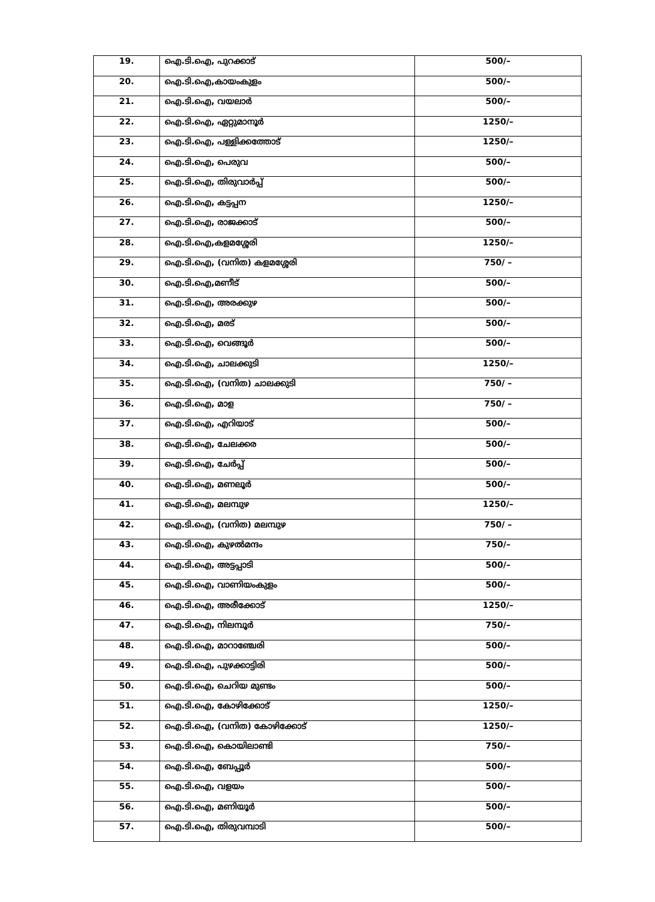| 19. | ഐ.ടി.ഐ, പുറക്കാട് | 500/– |
| 20. | ഐ.ടി.ഐ,കായംകുളം | 500/– |
| 21. | ഐ.ടി.ഐ, വയലാർ | 500/– |
| 22. | ഐ.ടി.ഐ, ഏറ്റുമാനൂർ | 1250/– |
| 23. | ഐ.ടി.ഐ, പള്ളിക്കത്തോട് | 1250/– |
| 24. | ഐ.ടി.ഐ, പെരുവ | 500/– |
| 25. | ഐ.ടി.ഐ, തിരുവാർപ്പ് | 500/– |
| 26. | ഐ.ടി.ഐ, കട്ടപ്പന | 1250/– |
| 27. | ഐ.ടി.ഐ, രാജക്കാട് | 500/– |
| 28. | ഐ.ടി.ഐ,കളമശ്ശേരി | 1250/– |
| 29. | ഐ.ടി.ഐ, (വനിത) കളമശ്ശേരി | 750/ – |
| 30. | ഐ.ടി.ഐ,മണീട് | 500/– |
| 31. | ഐ.ടി.ഐ, അരക്കുഴ | 500/– |
| 32. | ഐ.ടി.ഐ, മരട് | 500/– |
| 33. | ഐ.ടി.ഐ, വെങ്ങൂർ | 500/– |
| 34. | ഐ.ടി.ഐ, ചാലക്കുടി | 1250/– |
| 35. | ഐ.ടി.ഐ, (വനിത) ചാലക്കുടി | 750/ – |
| 36. | ഐ.ടി.ഐ, മാള | 750/ – |
| 37. | ഐ.ടി.ഐ, എറിയാട് | 500/– |
| 38. | ഐ.ടി.ഐ, ചേലക്കര | 500/– |
| 39. | ഐ.ടി.ഐ, ചേർപ്പ് | 500/– |
| 40. | ഐ.ടി.ഐ, മണലൂർ | 500/– |
| 41. | ഐ.ടി.ഐ, മലമ്പുഴ | 1250/– |
| 42. | ഐ.ടി.ഐ, (വനിത) മലമ്പുഴ | 750/ – |
| 43. | ഐ.ടി.ഐ, കുഴൽമന്ദം | 750/– |
| 44. | ഐ.ടി.ഐ, അട്ടപ്പാടി | 500/– |
| 45. | ഐ.ടി.ഐ, വാണിയംകുളം | 500/– |
| 46. | ഐ.ടി.ഐ, അരീക്കോട് | 1250/– |
| 47. | ഐ.ടി.ഐ, നിലമ്പൂർ | 750/– |
| 48. | ഐ.ടി.ഐ, മാറാഞ്ചേരി | 500/– |
| 49. | ഐ.ടി.ഐ, പുഴക്കാട്ടിരി | 500/– |
| 50. | ഐ.ടി.ഐ, ചെറിയ മുണ്ടം | 500/– |
| 51. | ഐ.ടി.ഐ, കോഴിക്കോട് | 1250/– |
| 52. | ഐ.ടി.ഐ, (വനിത) കോഴിക്കോട് | 1250/– |
| 53. | ഐ.ടി.ഐ, കൊയിലാണ്ടി | 750/– |
| 54. | ഐ.ടി.ഐ, ബേപ്പൂർ | 500/– |
| 55. | ഐ.ടി.ഐ, വളയം | 500/– |
| 56. | ഐ.ടി.ഐ, മണിയൂർ | 500/– |
| 57. | ഐ.ടി.ഐ, തിരുവമ്പാടി | 500/– |